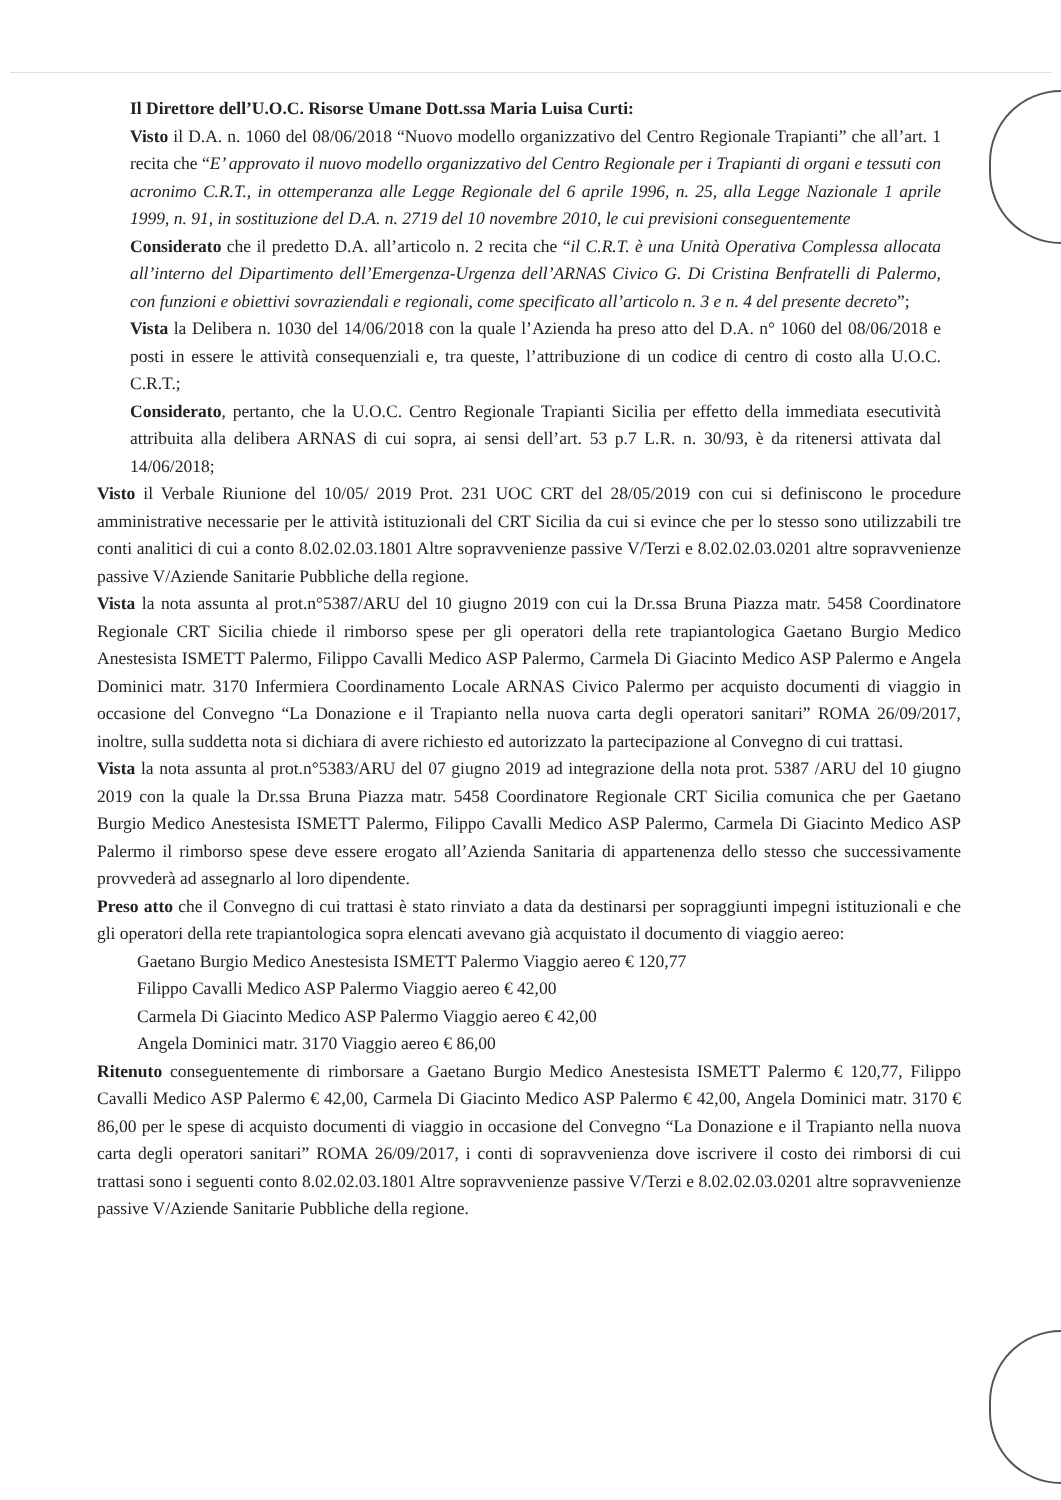Il Direttore dell’U.O.C. Risorse Umane Dott.ssa Maria Luisa Curti:
Visto il D.A. n. 1060 del 08/06/2018 “Nuovo modello organizzativo del Centro Regionale Trapianti” che all’art. 1 recita che “E’ approvato il nuovo modello organizzativo del Centro Regionale per i Trapianti di organi e tessuti con acronimo C.R.T., in ottemperanza alle Legge Regionale del 6 aprile 1996, n. 25, alla Legge Nazionale 1 aprile 1999, n. 91, in sostituzione del D.A. n. 2719 del 10 novembre 2010, le cui previsioni conseguentemente
Considerato che il predetto D.A. all’articolo n. 2 recita che “il C.R.T. è una Unità Operativa Complessa allocata all’interno del Dipartimento dell’Emergenza-Urgenza dell’ARNAS Civico G. Di Cristina Benfratelli di Palermo, con funzioni e obiettivi sovraziendali e regionali, come specificato all’articolo n. 3 e n. 4 del presente decreto”;
Vista la Delibera n. 1030 del 14/06/2018 con la quale l’Azienda ha preso atto del D.A. n° 1060 del 08/06/2018 e posti in essere le attività consequenziali e, tra queste, l’attribuzione di un codice di centro di costo alla U.O.C. C.R.T.;
Considerato, pertanto, che la U.O.C. Centro Regionale Trapianti Sicilia per effetto della immediata esecutività attribuita alla delibera ARNAS di cui sopra, ai sensi dell’art. 53 p.7 L.R. n. 30/93, è da ritenersi attivata dal 14/06/2018;
Visto il Verbale Riunione del 10/05/ 2019 Prot. 231 UOC CRT del 28/05/2019 con cui si definiscono le procedure amministrative necessarie per le attività istituzionali del CRT Sicilia da cui si evince che per lo stesso sono utilizzabili tre conti analitici di cui a conto 8.02.02.03.1801 Altre sopravvenienze passive V/Terzi e 8.02.02.03.0201 altre sopravvenienze passive V/Aziende Sanitarie Pubbliche della regione.
Vista la nota assunta al prot.n°5387/ARU del 10 giugno 2019 con cui la Dr.ssa Bruna Piazza matr. 5458 Coordinatore Regionale CRT Sicilia chiede il rimborso spese per gli operatori della rete trapiantologica Gaetano Burgio Medico Anestesista ISMETT Palermo, Filippo Cavalli Medico ASP Palermo, Carmela Di Giacinto Medico ASP Palermo e Angela Dominici matr. 3170 Infermiera Coordinamento Locale ARNAS Civico Palermo per acquisto documenti di viaggio in occasione del Convegno “La Donazione e il Trapianto nella nuova carta degli operatori sanitari” ROMA 26/09/2017, inoltre, sulla suddetta nota si dichiara di avere richiesto ed autorizzato la partecipazione al Convegno di cui trattasi.
Vista la nota assunta al prot.n°5383/ARU del 07 giugno 2019 ad integrazione della nota prot. 5387 /ARU del 10 giugno 2019 con la quale la Dr.ssa Bruna Piazza matr. 5458 Coordinatore Regionale CRT Sicilia comunica che per Gaetano Burgio Medico Anestesista ISMETT Palermo, Filippo Cavalli Medico ASP Palermo, Carmela Di Giacinto Medico ASP Palermo il rimborso spese deve essere erogato all’Azienda Sanitaria di appartenenza dello stesso che successivamente provvederà ad assegnarlo al loro dipendente.
Preso atto che il Convegno di cui trattasi è stato rinviato a data da destinarsi per sopraggiunti impegni istituzionali e che gli operatori della rete trapiantologica sopra elencati avevano già acquistato il documento di viaggio aereo:
Gaetano Burgio Medico Anestesista ISMETT Palermo Viaggio aereo € 120,77
Filippo Cavalli Medico ASP Palermo Viaggio aereo € 42,00
Carmela Di Giacinto Medico ASP Palermo Viaggio aereo € 42,00
Angela Dominici matr. 3170 Viaggio aereo € 86,00
Ritenuto conseguentemente di rimborsare a Gaetano Burgio Medico Anestesista ISMETT Palermo € 120,77, Filippo Cavalli Medico ASP Palermo € 42,00, Carmela Di Giacinto Medico ASP Palermo € 42,00, Angela Dominici matr. 3170 € 86,00 per le spese di acquisto documenti di viaggio in occasione del Convegno “La Donazione e il Trapianto nella nuova carta degli operatori sanitari” ROMA 26/09/2017, i conti di sopravvenienza dove iscrivere il costo dei rimborsi di cui trattasi sono i seguenti conto 8.02.02.03.1801 Altre sopravvenienze passive V/Terzi e 8.02.02.03.0201 altre sopravvenienze passive V/Aziende Sanitarie Pubbliche della regione.